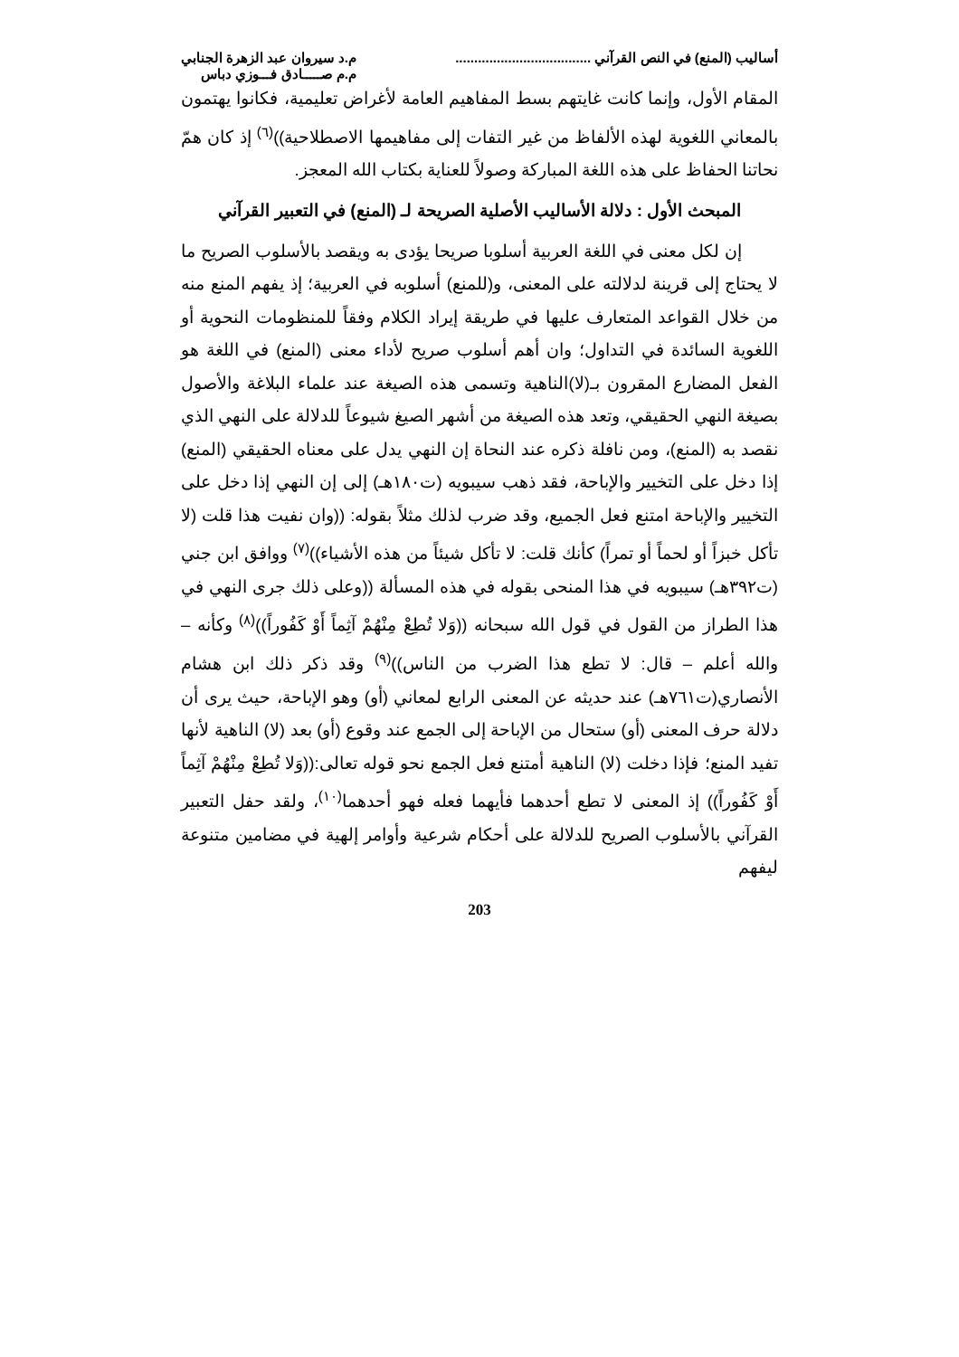أساليب (المنع) في النص القرآني ....................................
م.د سيروان عبد الزهرة الجنابي
م.م صـــــادق فـــوزي دباس
المقام الأول، وإنما كانت غايتهم بسط المفاهيم العامة لأغراض تعليمية، فكانوا يهتمون بالمعاني اللغوية لهذه الألفاظ من غير التفات إلى مفاهيمها الاصطلاحية))<sup>(٦)</sup> إذ كان همّ نحاتنا الحفاظ على هذه اللغة المباركة وصولاً للعناية بكتاب الله المعجز.
المبحث الأول : دلالة الأساليب الأصلية الصريحة لـ (المنع) في التعبير القرآني
إن لكل معنى في اللغة العربية أسلوبا صريحا يؤدى به ويقصد بالأسلوب الصريح ما لا يحتاج إلى قرينة لدلالته على المعنى، و(للمنع) أسلوبه في العربية؛ إذ يفهم المنع منه من خلال القواعد المتعارف عليها في طريقة إيراد الكلام وفقاً للمنظومات النحوية أو اللغوية السائدة في التداول؛ وان أهم أسلوب صريح لأداء معنى (المنع) في اللغة هو الفعل المضارع المقرون بـ(لا)الناهية وتسمى هذه الصيغة عند علماء البلاغة والأصول بصيغة النهي الحقيقي، وتعد هذه الصيغة من أشهر الصيغ شيوعاً للدلالة على النهي الذي نقصد به (المنع)، ومن نافلة ذكره عند النحاة إن النهي يدل على معناه الحقيقي (المنع) إذا دخل على التخيير والإباحة، فقد ذهب سيبويه (ت١٨٠هـ) إلى إن النهي إذا دخل على التخيير والإباحة امتنع فعل الجميع، وقد ضرب لذلك مثلاً بقوله: ((وان نفيت هذا قلت (لا تأكل خبزاً أو لحماً أو تمراً) كأنك قلت: لا تأكل شيئاً من هذه الأشياء))<sup>(٧)</sup> ووافق ابن جني (ت٣٩٢هـ) سيبويه في هذا المنحى بقوله في هذه المسألة ((وعلى ذلك جرى النهي في هذا الطراز من القول في قول الله سبحانه ((وَلا تُطِعْ مِنْهُمْ آثِماً أَوْ كَفُوراً))<sup>(٨)</sup> وكأنه – والله أعلم – قال: لا تطع هذا الضرب من الناس))<sup>(٩)</sup> وقد ذكر ذلك ابن هشام الأنصاري(ت٧٦١هـ) عند حديثه عن المعنى الرابع لمعاني (أو) وهو الإباحة، حيث يرى أن دلالة حرف المعنى (أو) ستحال من الإباحة إلى الجمع عند وقوع (أو) بعد (لا) الناهية لأنها تفيد المنع؛ فإذا دخلت (لا) الناهية أمتنع فعل الجمع نحو قوله تعالى:((وَلا تُطِعْ مِنْهُمْ آثِماً أَوْ كَفُوراً)) إذ المعنى لا تطع أحدهما فأيهما فعله فهو أحدهما<sup>(١٠)</sup>، ولقد حفل التعبير القرآني بالأسلوب الصريح للدلالة على أحكام شرعية وأوامر إلهية في مضامين متنوعة ليفهم
203